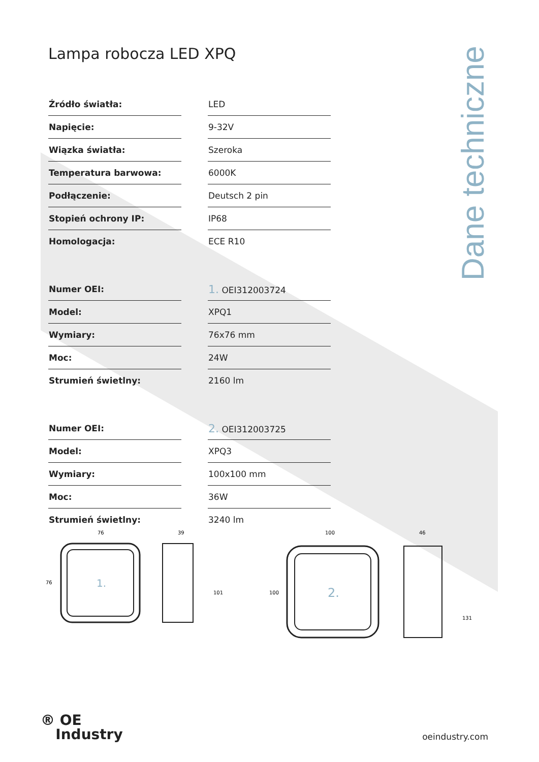Dane techniczne
Lampa robocza LED XPQ
| Źródło światła: | | LED |
| Napięcie: | | 9-32V |
| Wiązka światła: | | Szeroka |
| Temperatura barwowa: | | 6000K |
| Podłączenie: | | Deutsch 2 pin |
| Stopień ochrony IP: | | IP68 |
| Homologacja: | | ECE R10 |
| Numer OEI: | | 1. OEI312003724 |
| Model: | | XPQ1 |
| Wymiary: | | 76x76 mm |
| Moc: | | 24W |
| Strumień świetlny: | | 2160 lm |
| Numer OEI: | | 2. OEI312003725 |
| Model: | | XPQ3 |
| Wymiary: | | 100x100 mm |
| Moc: | | 36W |
| Strumień świetlny: | | 3240 lm |
1.
76
76
39
101
2.
100
100
46
131
® OE
Industry
oeindustry.com